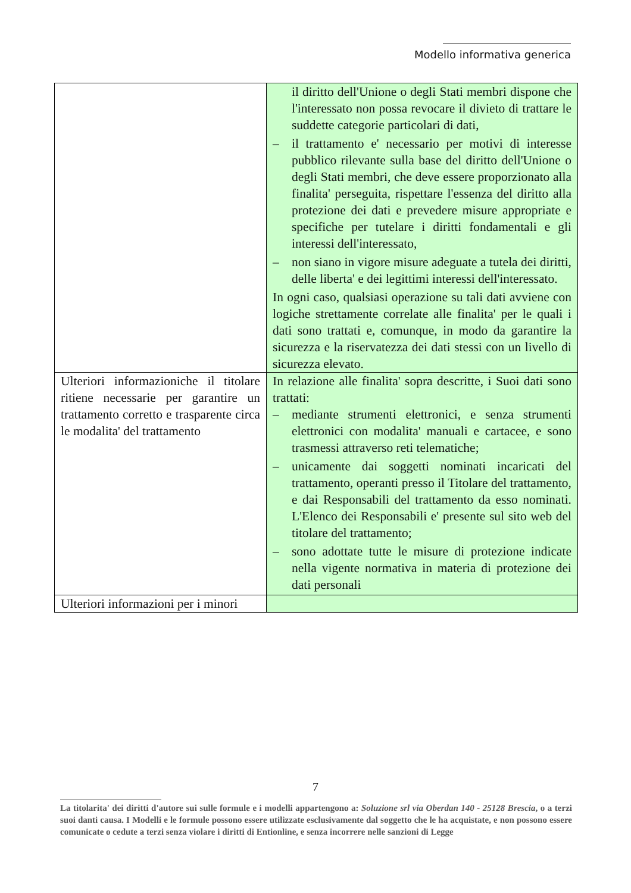Modello informativa generica
| | il diritto dell'Unione o degli Stati membri dispone che l'interessato non possa revocare il divieto di trattare le suddette categorie particolari di dati, – il trattamento e' necessario per motivi di interesse pubblico rilevante sulla base del diritto dell'Unione o degli Stati membri, che deve essere proporzionato alla finalita' perseguita, rispettare l'essenza del diritto alla protezione dei dati e prevedere misure appropriate e specifiche per tutelare i diritti fondamentali e gli interessi dell'interessato, – non siano in vigore misure adeguate a tutela dei diritti, delle liberta' e dei legittimi interessi dell'interessato. In ogni caso, qualsiasi operazione su tali dati avviene con logiche strettamente correlate alle finalita' per le quali i dati sono trattati e, comunque, in modo da garantire la sicurezza e la riservatezza dei dati stessi con un livello di sicurezza elevato. |
| Ulteriori informazioniche il titolare ritiene necessarie per garantire un trattamento corretto e trasparente circa le modalita' del trattamento | In relazione alle finalita' sopra descritte, i Suoi dati sono trattati: – mediante strumenti elettronici, e senza strumenti elettronici con modalita' manuali e cartacee, e sono trasmessi attraverso reti telematiche; – unicamente dai soggetti nominati incaricati del trattamento, operanti presso il Titolare del trattamento, e dai Responsabili del trattamento da esso nominati. L'Elenco dei Responsabili e' presente sul sito web del titolare del trattamento; – sono adottate tutte le misure di protezione indicate nella vigente normativa in materia di protezione dei dati personali |
| Ulteriori informazioni per i minori | |
7
La titolarita' dei diritti d'autore sui sulle formule e i modelli appartengono a: Soluzione srl via Oberdan 140 - 25128 Brescia, o a terzi suoi danti causa. I Modelli e le formule possono essere utilizzate esclusivamente dal soggetto che le ha acquistate, e non possono essere comunicate o cedute a terzi senza violare i diritti di Entionline, e senza incorrere nelle sanzioni di Legge